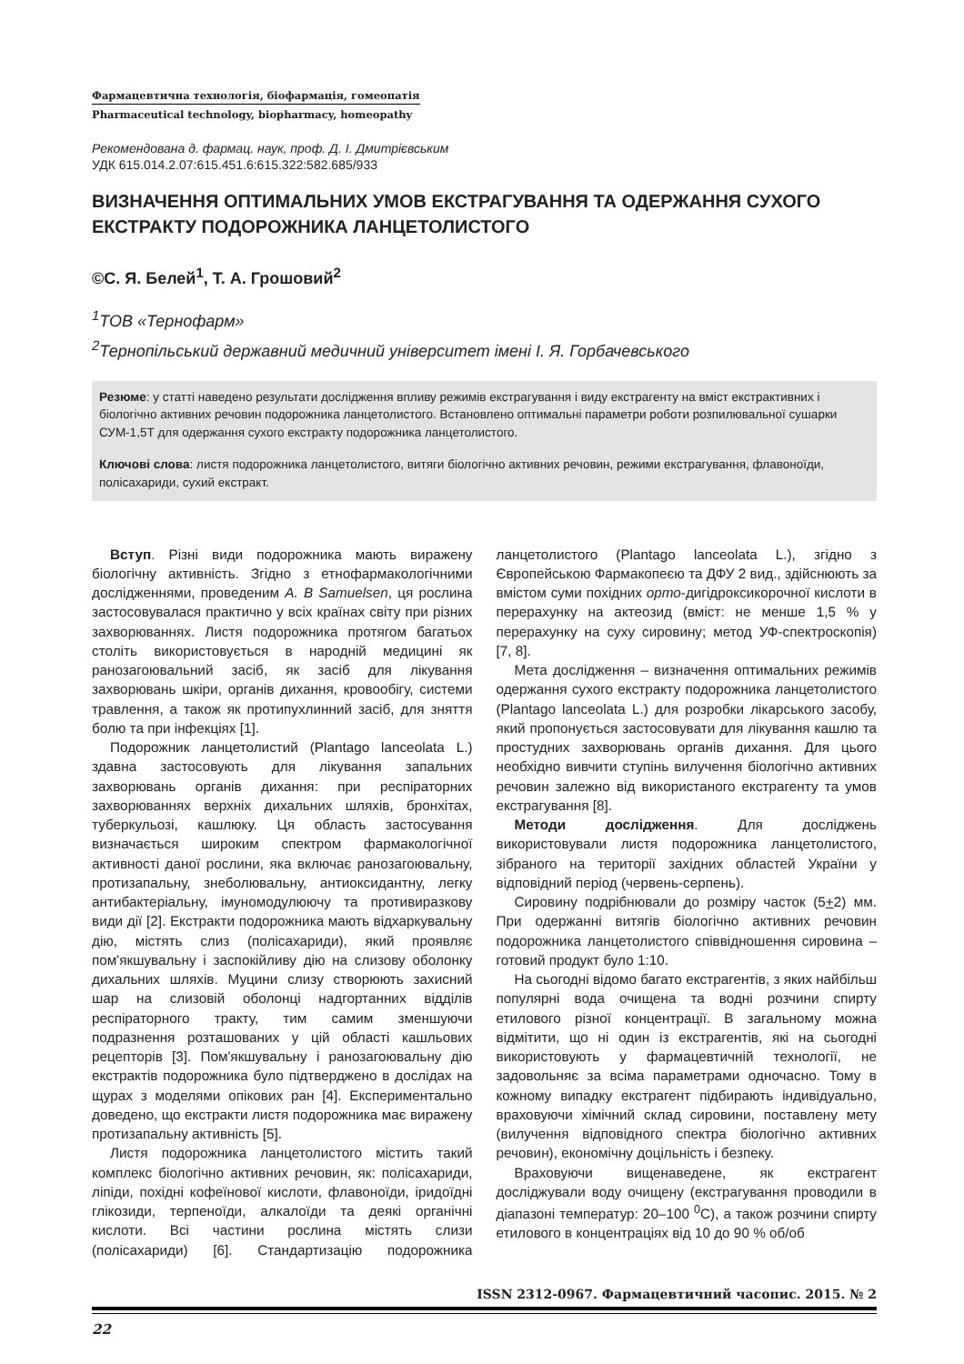Фармацевтична технологія, біофармація, гомеопатія
Pharmaceutical technology, biopharmacy, homeopathy
Рекомендована д. фармац. наук, проф. Д. І. Дмитрієвським
УДК 615.014.2.07:615.451.6:615.322:582.685/933
ВИЗНАЧЕННЯ ОПТИМАЛЬНИХ УМОВ ЕКСТРАГУВАННЯ ТА ОДЕРЖАННЯ СУХОГО ЕКСТРАКТУ ПОДОРОЖНИКА ЛАНЦЕТОЛИСТОГО
©С. Я. Белей<sup>1</sup>, Т. А. Грошовий<sup>2</sup>
<sup>1</sup> ТОВ «Тернофарм»
<sup>2</sup> Тернопільський державний медичний університет імені І. Я. Горбачевського
Резюме: у статті наведено результати дослідження впливу режимів екстрагування і виду екстрагенту на вміст екстрактивних і біологічно активних речовин подорожника ланцетолистого. Встановлено оптимальні параметри роботи розпилювальної сушарки СУМ-1,5Т для одержання сухого екстракту подорожника ланцетолистого.
Ключові слова: листя подорожника ланцетолистого, витяги біологічно активних речовин, режими екстрагування, флавоноїди, полісахариди, сухий екстракт.
Вступ. Різні види подорожника мають виражену біологічну активність. Згідно з етнофармакологічними дослідженнями, проведеним A. B Samuelsen, ця рослина застосовувалася практично у всіх країнах світу при різних захворюваннях. Листя подорожника протягом багатьох століть використовується в народній медицині як ранозагоювальний засіб, як засіб для лікування захворювань шкіри, органів дихання, кровообігу, системи травлення, а також як протипухлинний засіб, для зняття болю та при інфекціях [1].
Подорожник ланцетолистий (Plantago lanceolata L.) здавна застосовують для лікування запальних захворювань органів дихання: при респіраторних захворюваннях верхніх дихальних шляхів, бронхітах, туберкульозі, кашлюку. Ця область застосування визначається широким спектром фармакологічної активності даної рослини, яка включає ранозагоювальну, протизапальну, знеболювальну, антиоксидантну, легку антибактеріальну, імуномодулюючу та противиразкову види дії [2]. Екстракти подорожника мають відхаркувальну дію, містять слиз (полісахариди), який проявляє пом'якшувальну і заспокійливу дію на слизову оболонку дихальних шляхів. Муцини слизу створюють захисний шар на слизовій оболонці надгортанних відділів респіраторного тракту, тим самим зменшуючи подразнення розташованих у цій області кашльових рецепторів [3]. Пом'якшувальну і ранозагоювальну дію екстрактів подорожника було підтверджено в дослідах на щурах з моделями опікових ран [4]. Експериментально доведено, що екстракти листя подорожника має виражену протизапальну активність [5].
Листя подорожника ланцетолистого містить такий комплекс біологічно активних речовин, як: полісахариди, ліпіди, похідні кофеїнової кислоти, флавоноїди, іридоїдні глікозиди, терпеноїди, алкалоїди та деякі органічні кислоти. Всі частини рослина містять слизи (полісахариди) [6]. Стандартизацію подорожника ланцетолистого (Plantago lanceolata L.), згідно з Європейською Фармакопеєю та ДФУ 2 вид., здійснюють за вмістом суми похідних орто-дигідроксикорочної кислоти в перерахунку на актеозид (вміст: не менше 1,5 % у перерахунку на суху сировину; метод УФ-спектроскопія) [7, 8].
Мета дослідження – визначення оптимальних режимів одержання сухого екстракту подорожника ланцетолистого (Plantago lanceolata L.) для розробки лікарського засобу, який пропонується застосовувати для лікування кашлю та простудних захворювань органів дихання. Для цього необхідно вивчити ступінь вилучення біологічно активних речовин залежно від використаного екстрагенту та умов екстрагування [8].
Методи дослідження. Для досліджень використовували листя подорожника ланцетолистого, зібраного на території західних областей України у відповідний період (червень-серпень).
Сировину подрібнювали до розміру часток (5+2) мм. При одержанні витягів біологічно активних речовин подорожника ланцетолистого співвідношення сировина – готовий продукт було 1:10.
На сьогодні відомо багато екстрагентів, з яких найбільш популярні вода очищена та водні розчини спирту етилового різної концентрації. В загальному можна відмітити, що ні один із екстрагентів, які на сьогодні використовують у фармацевтичній технології, не задовольняє за всіма параметрами одночасно. Тому в кожному випадку екстрагент підбирають індивідуально, враховуючи хімічний склад сировини, поставлену мету (вилучення відповідного спектра біологічно активних речовин), економічну доцільність і безпеку.
Враховуючи вищенаведене, як екстрагент досліджували воду очищену (екстрагування проводили в діапазоні температур: 20–100 <sup>0</sup>С), а також розчини спирту етилового в концентраціях від 10 до 90 % об/об
ISSN 2312-0967. Фармацевтичний часопис. 2015. № 2
22